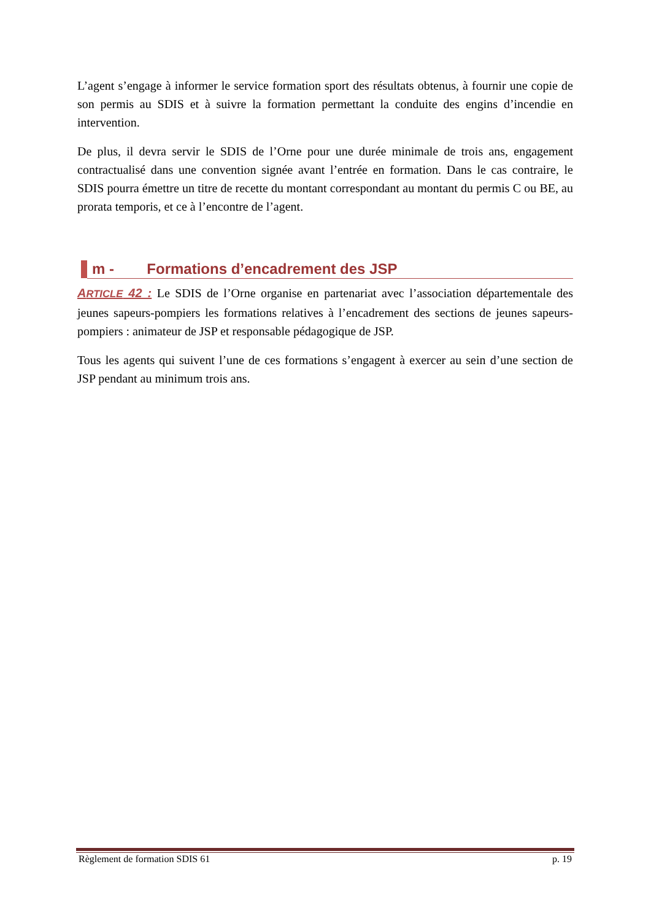L’agent s’engage à informer le service formation sport des résultats obtenus, à fournir une copie de son permis au SDIS et à suivre la formation permettant la conduite des engins d’incendie en intervention.
De plus, il devra servir le SDIS de l’Orne pour une durée minimale de trois ans, engagement contractualisé dans une convention signée avant l’entrée en formation. Dans le cas contraire, le SDIS pourra émettre un titre de recette du montant correspondant au montant du permis C ou BE, au prorata temporis, et ce à l’encontre de l’agent.
m - Formations d’encadrement des JSP
ARTICLE 42 : Le SDIS de l’Orne organise en partenariat avec l’association départementale des jeunes sapeurs-pompiers les formations relatives à l’encadrement des sections de jeunes sapeurs-pompiers : animateur de JSP et responsable pédagogique de JSP.
Tous les agents qui suivent l’une de ces formations s’engagent à exercer au sein d’une section de JSP pendant au minimum trois ans.
Règlement de formation SDIS 61 p. 19